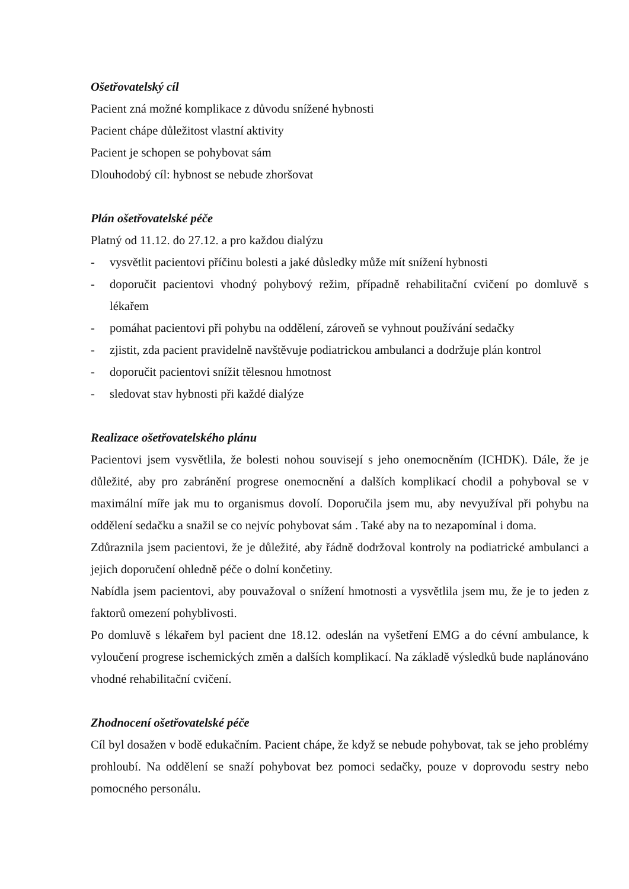Ošetřovatelský cíl
Pacient zná možné komplikace z důvodu snížené hybnosti
Pacient chápe důležitost vlastní aktivity
Pacient je schopen se pohybovat sám
Dlouhodobý cíl: hybnost se nebude zhoršovat
Plán ošetřovatelské péče
Platný od 11.12. do 27.12. a pro každou dialýzu
- vysvětlit pacientovi příčinu bolesti a jaké důsledky může mít snížení hybnosti
- doporučit pacientovi vhodný pohybový režim, případně rehabilitační cvičení po domluvě s lékařem
- pomáhat pacientovi při pohybu na oddělení, zároveň se vyhnout používání sedačky
- zjistit, zda pacient pravidelně navštěvuje podiatrickou ambulanci a dodržuje plán kontrol
- doporučit pacientovi snížit tělesnou hmotnost
- sledovat stav hybnosti při každé dialýze
Realizace ošetřovatelského plánu
Pacientovi jsem vysvětlila, že bolesti nohou souvisejí s jeho onemocněním (ICHDK). Dále, že je důležité, aby pro zabránění progrese onemocnění a dalších komplikací chodil a pohyboval se v maximální míře jak mu to organismus dovolí. Doporučila jsem mu, aby nevyužíval při pohybu na oddělení sedačku a snažil se co nejvíc pohybovat sám . Také aby na to nezapomínal i doma.
Zdůraznila jsem pacientovi, že je důležité, aby řádně dodržoval kontroly na podiatrické ambulanci a jejich doporučení ohledně péče o dolní končetiny.
Nabídla jsem pacientovi, aby pouvažoval o snížení hmotnosti a vysvětlila jsem mu, že je to jeden z faktorů omezení pohyblivosti.
Po domluvě s lékařem byl pacient dne 18.12. odeslán na vyšetření EMG a do cévní ambulance, k vyloučení progrese ischemických změn a dalších komplikací. Na základě výsledků bude naplánováno vhodné rehabilitační cvičení.
Zhodnocení ošetřovatelské péče
Cíl byl dosažen v bodě edukačním. Pacient chápe, že když se nebude pohybovat, tak se jeho problémy prohloubí. Na oddělení se snaží pohybovat bez pomoci sedačky, pouze v doprovodu sestry nebo pomocného personálu.